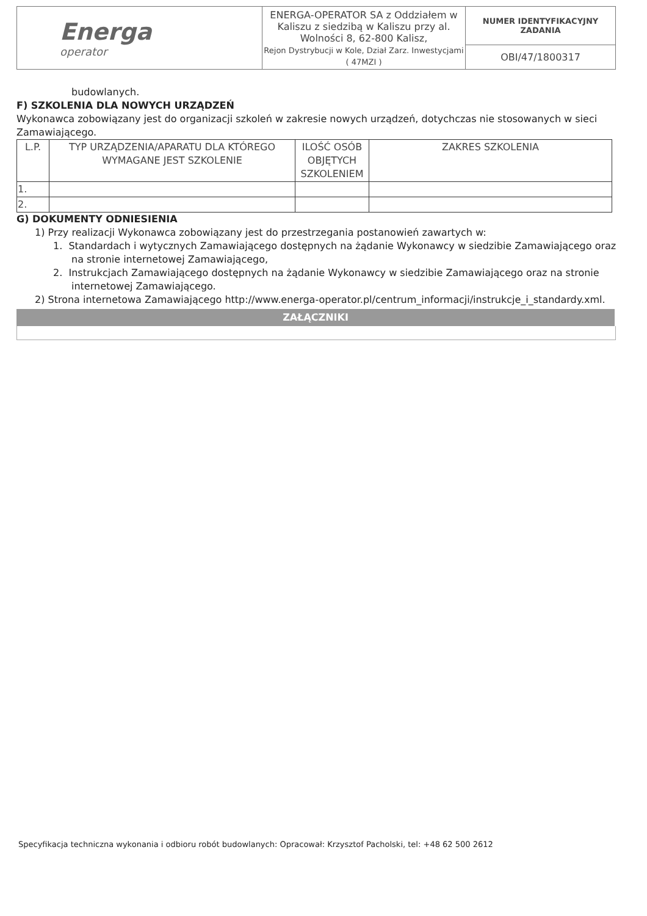| Energa operator | ENERGA-OPERATOR SA z Oddziałem w Kaliszu z siedzibą w Kaliszu przy al. Wolności 8, 62-800 Kalisz, Rejon Dystrybucji w Kole, Dział Zarz. Inwestycjami ( 47MZI ) | NUMER IDENTYFIKACYJNY ZADANIA |
| | | OBI/47/1800317 |
budowlanych.
F) SZKOLENIA DLA NOWYCH URZĄDZEŃ
Wykonawca zobowiązany jest do organizacji szkoleń w zakresie nowych urządzeń, dotychczas nie stosowanych w sieci Zamawiającego.
| L.P. | TYP URZĄDZENIA/APARATU DLA KTÓREGO WYMAGANE JEST SZKOLENIE | ILOŚĆ OSÓB OBJĘTYCH SZKOLENIEM | ZAKRES SZKOLENIA |
| --- | --- | --- | --- |
| 1. | | | |
| 2. | | | |
G) DOKUMENTY ODNIESIENIA
1) Przy realizacji Wykonawca zobowiązany jest do przestrzegania postanowień zawartych w:
1. Standardach i wytycznych Zamawiającego dostępnych na żądanie Wykonawcy w siedzibie Zamawiającego oraz na stronie internetowej Zamawiającego,
2. Instrukcjach Zamawiającego dostępnych na żądanie Wykonawcy w siedzibie Zamawiającego oraz na stronie internetowej Zamawiającego.
2) Strona internetowa Zamawiającego http://www.energa-operator.pl/centrum_informacji/instrukcje_i_standardy.xml.
ZAŁĄCZNIKI
Specyfikacja techniczna wykonania i odbioru robót budowlanych: Opracował: Krzysztof Pacholski, tel: +48 62 500 2612